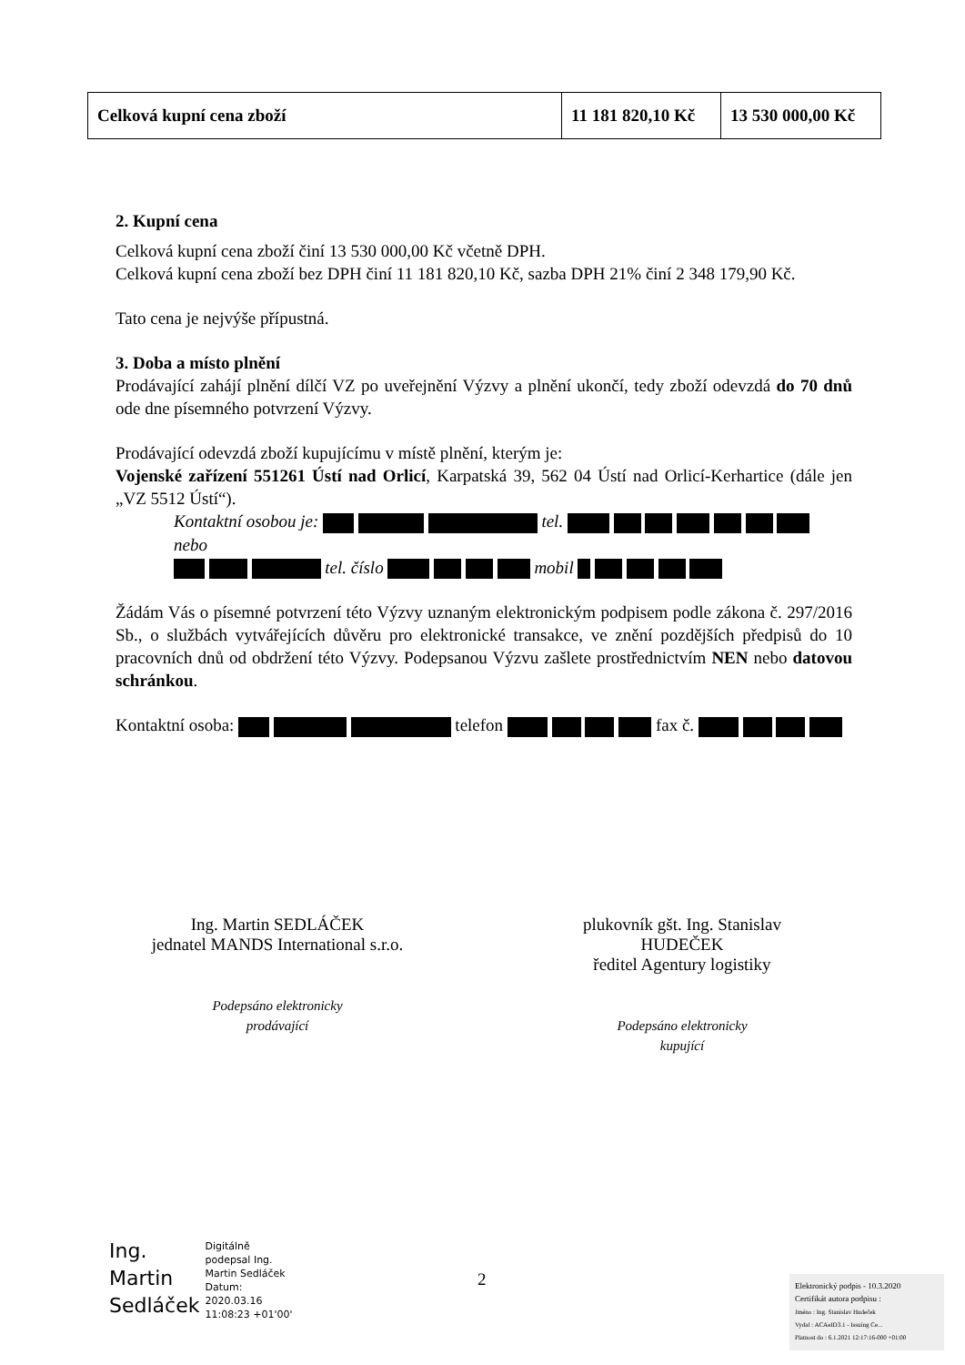| Celková kupní cena zboží | 11 181 820,10 Kč | 13 530 000,00 Kč |
2. Kupní cena
Celková kupní cena zboží činí 13 530 000,00 Kč včetně DPH.
Celková kupní cena zboží bez DPH činí 11 181 820,10 Kč, sazba DPH 21% činí 2 348 179,90 Kč.
Tato cena je nejvýše přípustná.
3. Doba a místo plnění
Prodávající zahájí plnění dílčí VZ po uveřejnění Výzvy a plnění ukončí, tedy zboží odevzdá do 70 dnů ode dne písemného potvrzení Výzvy.
Prodávající odevzdá zboží kupujícímu v místě plnění, kterým je:
Vojenské zařízení 551261 Ústí nad Orlicí, Karpatská 39, 562 04 Ústí nad Orlicí-Kerhartice (dále jen „VZ 5512 Ústí“).
Kontaktní osobou je: tel.
nebo
tel. číslo mobil
Žádám Vás o písemné potvrzení této Výzvy uznaným elektronickým podpisem podle zákona č. 297/2016 Sb., o službách vytvářejících důvěru pro elektronické transakce, ve znění pozdějších předpisů do 10 pracovních dnů od obdržení této Výzvy. Podepsanou Výzvu zašlete prostřednictvím NEN nebo datovou schránkou.
Kontaktní osoba: telefon fax č.
Ing. Martin SEDLÁČEK
jednatel MANDS International s.r.o.
Podepsáno elektronicky
prodávající
plukovník gšt. Ing. Stanislav HUDEČEK
ředitel Agentury logistiky
Podepsáno elektronicky
kupující
Ing.
Martin
Sedláček
Digitálně
podepsal Ing.
Martin Sedláček
Datum:
2020.03.16
11:08:23 +01'00'
2
Elektronický podpis - 10.3.2020
Certifikát autora podpisu :
Jméno : Ing. Stanislav Hudeček
Vydal : ACAeID3.1 - Issuing Ce...
Platnost do : 6.1.2021 12:17:16-000 +01:00